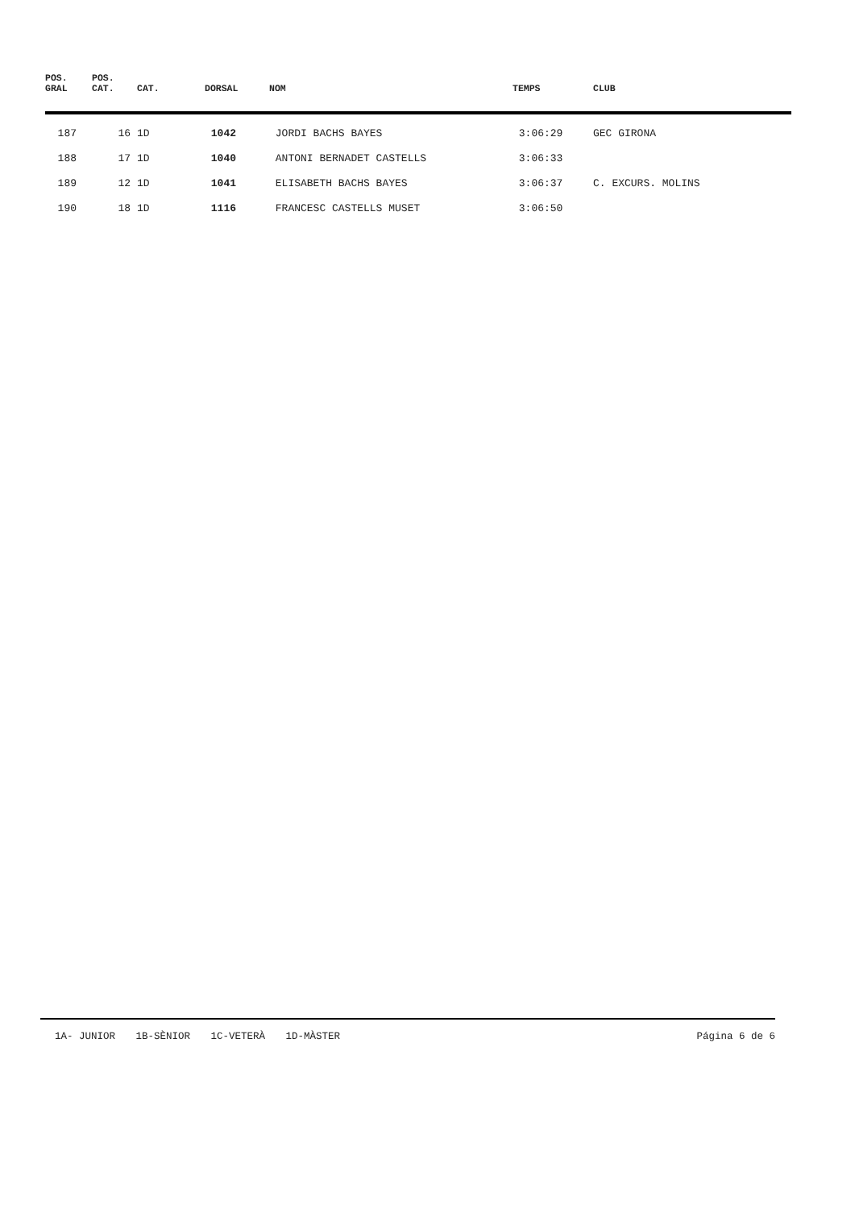| POS. GRAL | POS. CAT. | CAT. | DORSAL | NOM | TEMPS | CLUB |
| --- | --- | --- | --- | --- | --- | --- |
| 187 | 16 | 1D | 1042 | JORDI BACHS BAYES | 3:06:29 | GEC GIRONA |
| 188 | 17 | 1D | 1040 | ANTONI BERNADET CASTELLS | 3:06:33 | |
| 189 | 12 | 1D | 1041 | ELISABETH BACHS BAYES | 3:06:37 | C. EXCURS. MOLINS |
| 190 | 18 | 1D | 1116 | FRANCESC CASTELLS MUSET | 3:06:50 | |
1A- JUNIOR 1B-SÈNIOR 1C-VETERÀ 1D-MÀSTER
Página 6 de 6